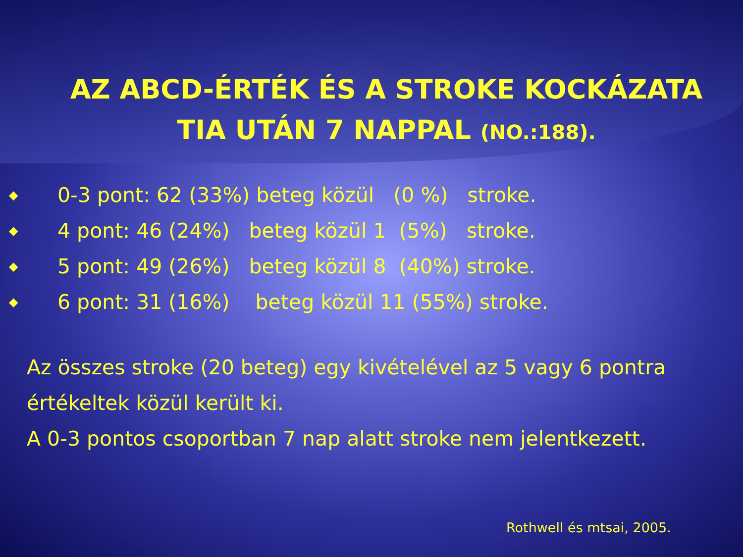AZ ABCD-ÉRTÉK ÉS A STROKE KOCKÁZATA
TIA UTÁN 7 NAPPAL (NO.:188).
◆ 0-3 pont: 62 (33%) beteg közül (0 %) stroke.
◆ 4 pont: 46 (24%) beteg közül 1 (5%) stroke.
◆ 5 pont: 49 (26%) beteg közül 8 (40%) stroke.
◆ 6 pont: 31 (16%) beteg közül 11 (55%) stroke.
Az összes stroke (20 beteg) egy kivételével az 5 vagy 6 pontra
értékeltek közül került ki.
A 0-3 pontos csoportban 7 nap alatt stroke nem jelentkezett.
Rothwell és mtsai, 2005.